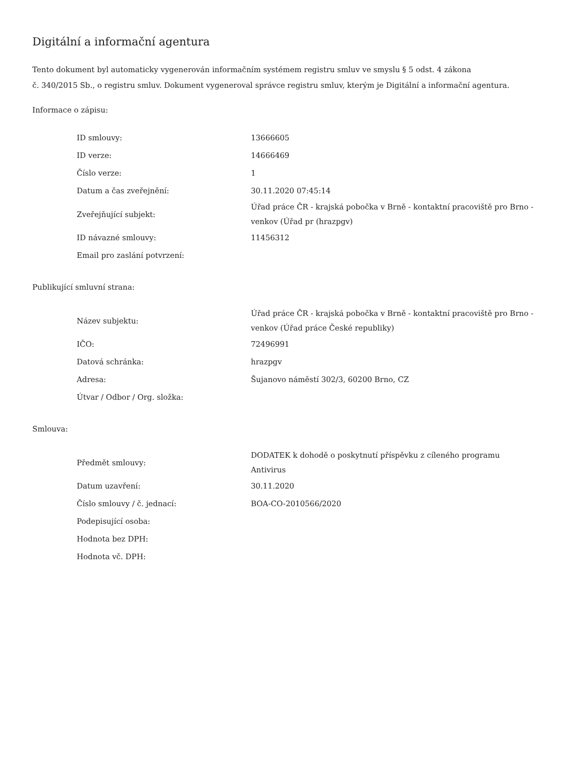Digitální a informační agentura
Tento dokument byl automaticky vygenerován informačním systémem registru smluv ve smyslu § 5 odst. 4 zákona
č. 340/2015 Sb., o registru smluv. Dokument vygeneroval správce registru smluv, kterým je Digitální a informační agentura.
Informace o zápisu:
| ID smlouvy: | 13666605 |
| ID verze: | 14666469 |
| Číslo verze: | 1 |
| Datum a čas zveřejnění: | 30.11.2020 07:45:14 |
| Zveřejňující subjekt: | Úřad práce ČR - krajská pobočka v Brně - kontaktní pracoviště pro Brno - venkov (Úřad pr (hrazpgv) |
| ID návazné smlouvy: | 11456312 |
| Email pro zaslání potvrzení: | |
Publikující smluvní strana:
| Název subjektu: | Úřad práce ČR - krajská pobočka v Brně - kontaktní pracoviště pro Brno - venkov (Úřad práce České republiky) |
| IČO: | 72496991 |
| Datová schránka: | hrazpgv |
| Adresa: | Šujanovo náměstí 302/3, 60200 Brno, CZ |
| Útvar / Odbor / Org. složka: | |
Smlouva:
| Předmět smlouvy: | DODATEK k dohodě o poskytnutí příspěvku z cíleného programu Antivirus |
| Datum uzavření: | 30.11.2020 |
| Číslo smlouvy / č. jednací: | BOA-CO-2010566/2020 |
| Podepisující osoba: | |
| Hodnota bez DPH: | |
| Hodnota vč. DPH: | |